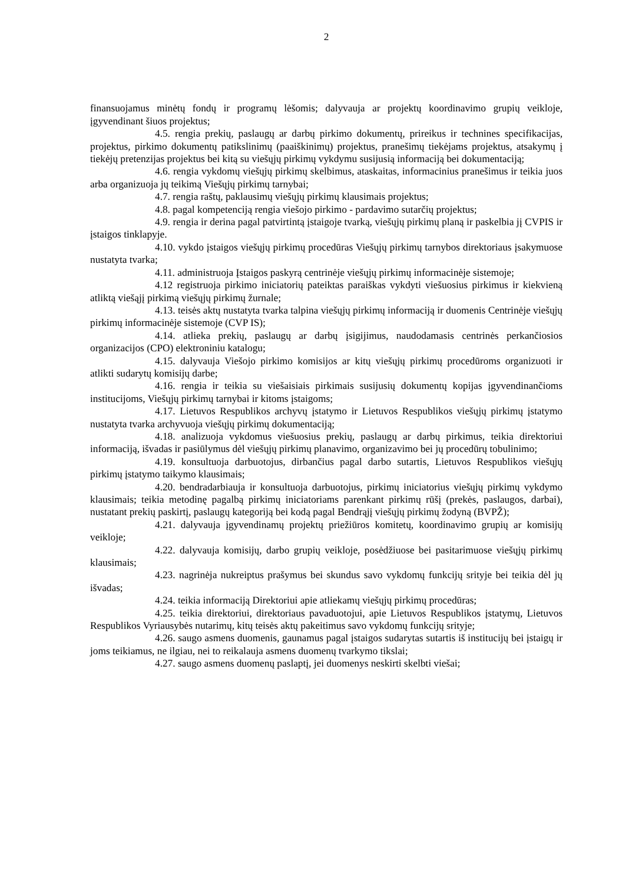2
finansuojamus minėtų fondų ir programų lėšomis; dalyvauja ar projektų koordinavimo grupių veikloje, įgyvendinant šiuos projektus;
4.5. rengia prekių, paslaugų ar darbų pirkimo dokumentų, prireikus ir technines specifikacijas, projektus, pirkimo dokumentų patikslinimų (paaiškinimų) projektus, pranešimų tiekėjams projektus, atsakymų į tiekėjų pretenzijas projektus bei kitą su viešųjų pirkimų vykdymu susijusią informaciją bei dokumentaciją;
4.6. rengia vykdomų viešųjų pirkimų skelbimus, ataskaitas, informacinius pranešimus ir teikia juos arba organizuoja jų teikimą Viešųjų pirkimų tarnybai;
4.7. rengia raštų, paklausimų viešųjų pirkimų klausimais projektus;
4.8. pagal kompetenciją rengia viešojo pirkimo - pardavimo sutarčių projektus;
4.9. rengia ir derina pagal patvirtintą įstaigoje tvarką, viešųjų pirkimų planą ir paskelbia jį CVPIS ir įstaigos tinklapyje.
4.10. vykdo įstaigos viešųjų pirkimų procedūras Viešųjų pirkimų tarnybos direktoriaus įsakymuose nustatyta tvarka;
4.11. administruoja Įstaigos paskyrą centrinėje viešųjų pirkimų informacinėje sistemoje;
4.12 registruoja pirkimo iniciatorių pateiktas paraiškas vykdyti viešuosius pirkimus ir kiekvieną atliktą viešąjį pirkimą viešųjų pirkimų žurnale;
4.13. teisės aktų nustatyta tvarka talpina viešųjų pirkimų informaciją ir duomenis Centrinėje viešųjų pirkimų informacinėje sistemoje (CVP IS);
4.14. atlieka prekių, paslaugų ar darbų įsigijimus, naudodamasis centrinės perkančiosios organizacijos (CPO) elektroniniu katalogu;
4.15. dalyvauja Viešojo pirkimo komisijos ar kitų viešųjų pirkimų procedūroms organizuoti ir atlikti sudarytų komisijų darbe;
4.16. rengia ir teikia su viešaisiais pirkimais susijusių dokumentų kopijas įgyvendinančioms institucijoms, Viešųjų pirkimų tarnybai ir kitoms įstaigoms;
4.17. Lietuvos Respublikos archyvų įstatymo ir Lietuvos Respublikos viešųjų pirkimų įstatymo nustatyta tvarka archyvuoja viešųjų pirkimų dokumentaciją;
4.18. analizuoja vykdomus viešuosius prekių, paslaugų ar darbų pirkimus, teikia direktoriui informaciją, išvadas ir pasiūlymus dėl viešųjų pirkimų planavimo, organizavimo bei jų procedūrų tobulinimo;
4.19. konsultuoja darbuotojus, dirbančius pagal darbo sutartis, Lietuvos Respublikos viešųjų pirkimų įstatymo taikymo klausimais;
4.20. bendradarbiauja ir konsultuoja darbuotojus, pirkimų iniciatorius viešųjų pirkimų vykdymo klausimais; teikia metodinę pagalbą pirkimų iniciatoriams parenkant pirkimų rūšį (prekės, paslaugos, darbai), nustatant prekių paskirtį, paslaugų kategoriją bei kodą pagal Bendrąjį viešųjų pirkimų žodyną (BVPŽ);
4.21. dalyvauja įgyvendinamų projektų priežiūros komitetų, koordinavimo grupių ar komisijų veikloje;
4.22. dalyvauja komisijų, darbo grupių veikloje, posėdžiuose bei pasitarimuose viešųjų pirkimų klausimais;
4.23. nagrinėja nukreiptus prašymus bei skundus savo vykdomų funkcijų srityje bei teikia dėl jų išvadas;
4.24. teikia informaciją Direktoriui apie atliekamų viešųjų pirkimų procedūras;
4.25. teikia direktoriui, direktoriaus pavaduotojui, apie Lietuvos Respublikos įstatymų, Lietuvos Respublikos Vyriausybės nutarimų, kitų teisės aktų pakeitimus savo vykdomų funkcijų srityje;
4.26. saugo asmens duomenis, gaunamus pagal įstaigos sudarytas sutartis iš institucijų bei įstaigų ir joms teikiamus, ne ilgiau, nei to reikalauja asmens duomenų tvarkymo tikslai;
4.27. saugo asmens duomenų paslaptį, jei duomenys neskirti skelbti viešai;